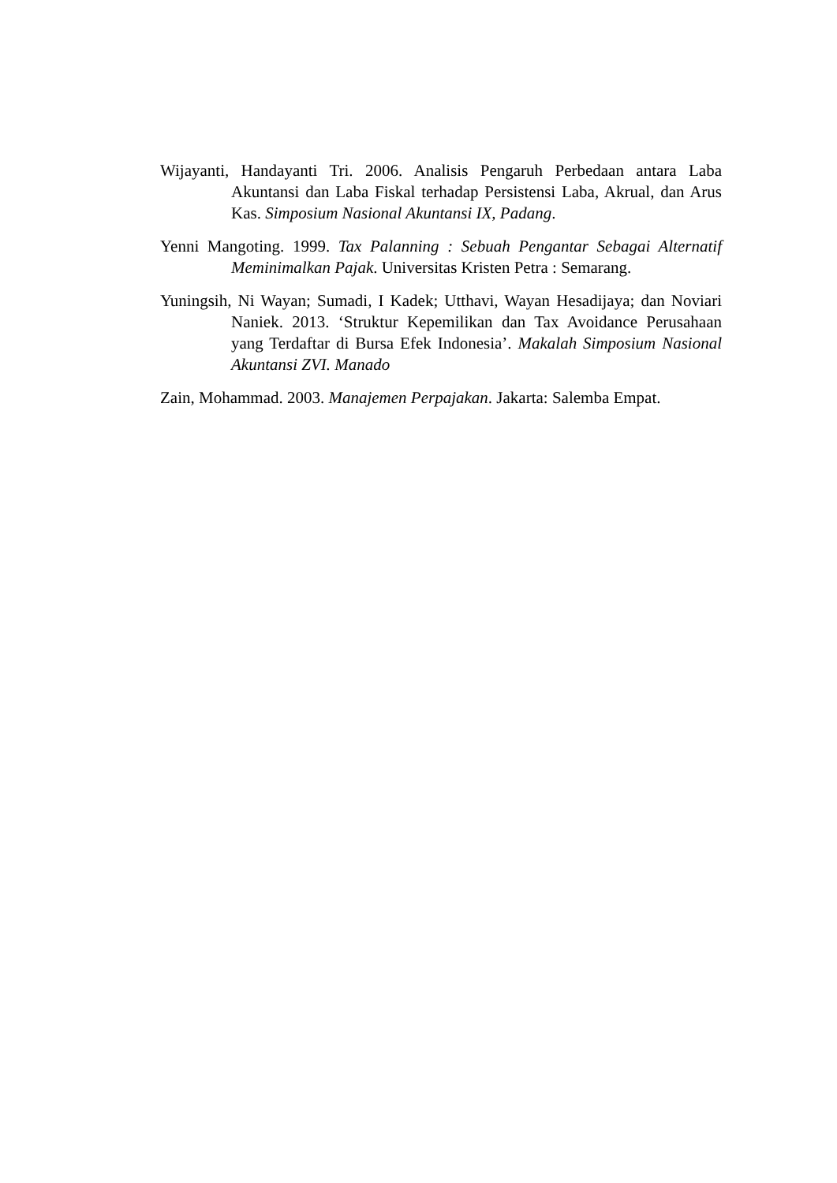Wijayanti, Handayanti Tri. 2006. Analisis Pengaruh Perbedaan antara Laba Akuntansi dan Laba Fiskal terhadap Persistensi Laba, Akrual, dan Arus Kas. Simposium Nasional Akuntansi IX, Padang.
Yenni Mangoting. 1999. Tax Palanning : Sebuah Pengantar Sebagai Alternatif Meminimalkan Pajak. Universitas Kristen Petra : Semarang.
Yuningsih, Ni Wayan; Sumadi, I Kadek; Utthavi, Wayan Hesadijaya; dan Noviari Naniek. 2013. ‘Struktur Kepemilikan dan Tax Avoidance Perusahaan yang Terdaftar di Bursa Efek Indonesia’. Makalah Simposium Nasional Akuntansi ZVI. Manado
Zain, Mohammad. 2003. Manajemen Perpajakan. Jakarta: Salemba Empat.